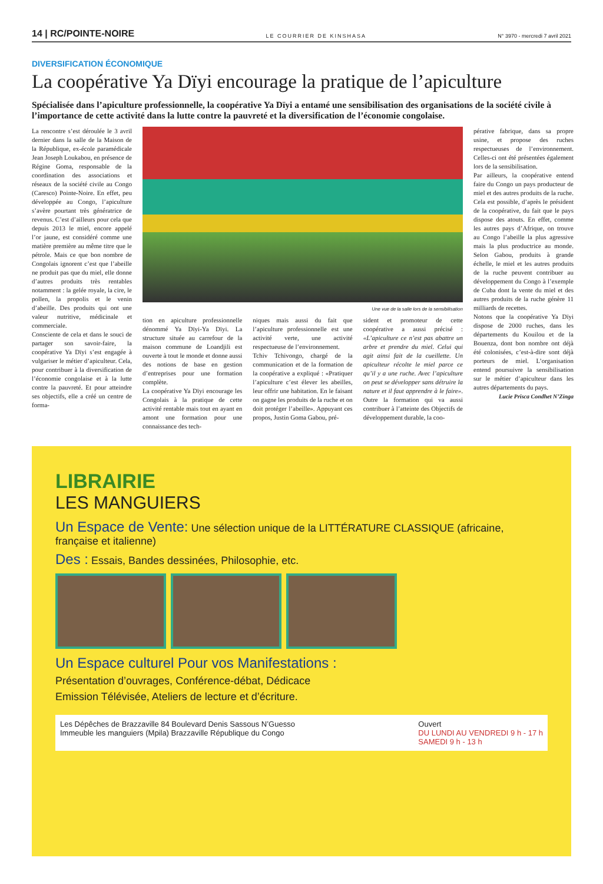14 | RC/POINTE-NOIRE LE COURRIER DE KINSHASA N° 3970 - mercredi 7 avril 2021
DIVERSIFICATION ÉCONOMIQUE
La coopérative Ya Dïyi encourage la pratique de l’apiculture
Spécialisée dans l’apiculture professionnelle, la coopérative Ya Dïyi a entamé une sensibilisation des organisations de la société civile à l’importance de cette activité dans la lutte contre la pauvreté et la diversification de l’économie congolaise.
La rencontre s’est déroulée le 3 avril dernier dans la salle de la Maison de la République, ex-école paramédicale Jean Joseph Loukabou, en présence de Régine Goma, responsable de la coordination des associations et réseaux de la société civile au Congo (Caresco) Pointe-Noire. En effet, peu développée au Congo, l’apiculture s’avère pourtant très génératrice de revenus. C’est d’ailleurs pour cela que depuis 2013 le miel, encore appelé l’or jaune, est considéré comme une matière première au même titre que le pétrole. Mais ce que bon nombre de Congolais ignorent c’est que l’abeille ne produit pas que du miel, elle donne d’autres produits très rentables notamment : la gelée royale, la cire, le pollen, la propolis et le venin d’abeille. Des produits qui ont une valeur nutritive, médicinale et commerciale.
Consciente de cela et dans le souci de partager son savoir-faire, la coopérative Ya Dïyi s’est engagée à vulgariser le métier d’apiculteur. Cela, pour contribuer à la diversification de l’économie congolaise et à la lutte contre la pauvreté. Et pour atteindre ses objectifs, elle a créé un centre de forma-
Une vue de la salle lors de la sensibilisation
tion en apiculture professionnelle dénommé Ya Dïyi-Ya Dïyi. La structure située au carrefour de la maison commune de Loandjili est ouverte à tout le monde et donne aussi des notions de base en gestion d’entreprises pour une formation complète.
La coopérative Ya Dïyi encourage les Congolais à la pratique de cette activité rentable mais tout en ayant en amont une formation pour une connaissance des tech-
niques mais aussi du fait que l’apiculture professionnelle est une activité verte, une activité respectueuse de l’environnement.
Tchiv Tchivongo, chargé de la communication et de la formation de la coopérative a expliqué : «Pratiquer l’apiculture c’est élever les abeilles, leur offrir une habitation. En le faisant on gagne les produits de la ruche et on doit protéger l’abeille». Appuyant ces propos, Justin Goma Gabou, pré-
sident et promoteur de cette coopérative a aussi précisé : «L’apiculture ce n’est pas abattre un arbre et prendre du miel. Celui qui agit ainsi fait de la cueillette. Un apiculteur récolte le miel parce ce qu’il y a une ruche. Avec l’apiculture on peut se développer sans détruire la nature et il faut apprendre à le faire». Outre la formation qui va aussi contribuer à l’atteinte des Objectifs de développement durable, la coo-
pérative fabrique, dans sa propre usine, et propose des ruches respectueuses de l’environnement. Celles-ci ont été présentées également lors de la sensibilisation.
Par ailleurs, la coopérative entend faire du Congo un pays producteur de miel et des autres produits de la ruche. Cela est possible, d’après le président de la coopérative, du fait que le pays dispose des atouts. En effet, comme les autres pays d’Afrique, on trouve au Congo l’abeille la plus agressive mais la plus productrice au monde. Selon Gabou, produits à grande échelle, le miel et les autres produits de la ruche peuvent contribuer au développement du Congo à l’exemple de Cuba dont la vente du miel et des autres produits de la ruche génère 11 milliards de recettes.
Notons que la coopérative Ya Dïyi dispose de 2000 ruches, dans les départements du Kouilou et de la Bouenza, dont bon nombre ont déjà été colonisées, c’est-à-dire sont déjà porteurs de miel. L’organisation entend poursuivre la sensibilisation sur le métier d’apiculteur dans les autres départements du pays.
Lucie Prisca Condhet N’Zinga
LIBRAIRIE
LES MANGUIERS
Un Espace de Vente: Une sélection unique de la LITTÉRATURE CLASSIQUE (africaine, française et italienne)
Des : Essais, Bandes dessinées, Philosophie, etc.
Un Espace culturel Pour vos Manifestations :
Présentation d’ouvrages, Conférence-débat, Dédicace
Emission Télévisée, Ateliers de lecture et d’écriture.
Les Dépêches de Brazzaville 84 Boulevard Denis Sassous N’Guesso
Immeuble les manguiers (Mpila) Brazzaville République du Congo
Ouvert
DU LUNDI AU VENDREDI 9 h - 17 h
SAMEDI 9 h - 13 h